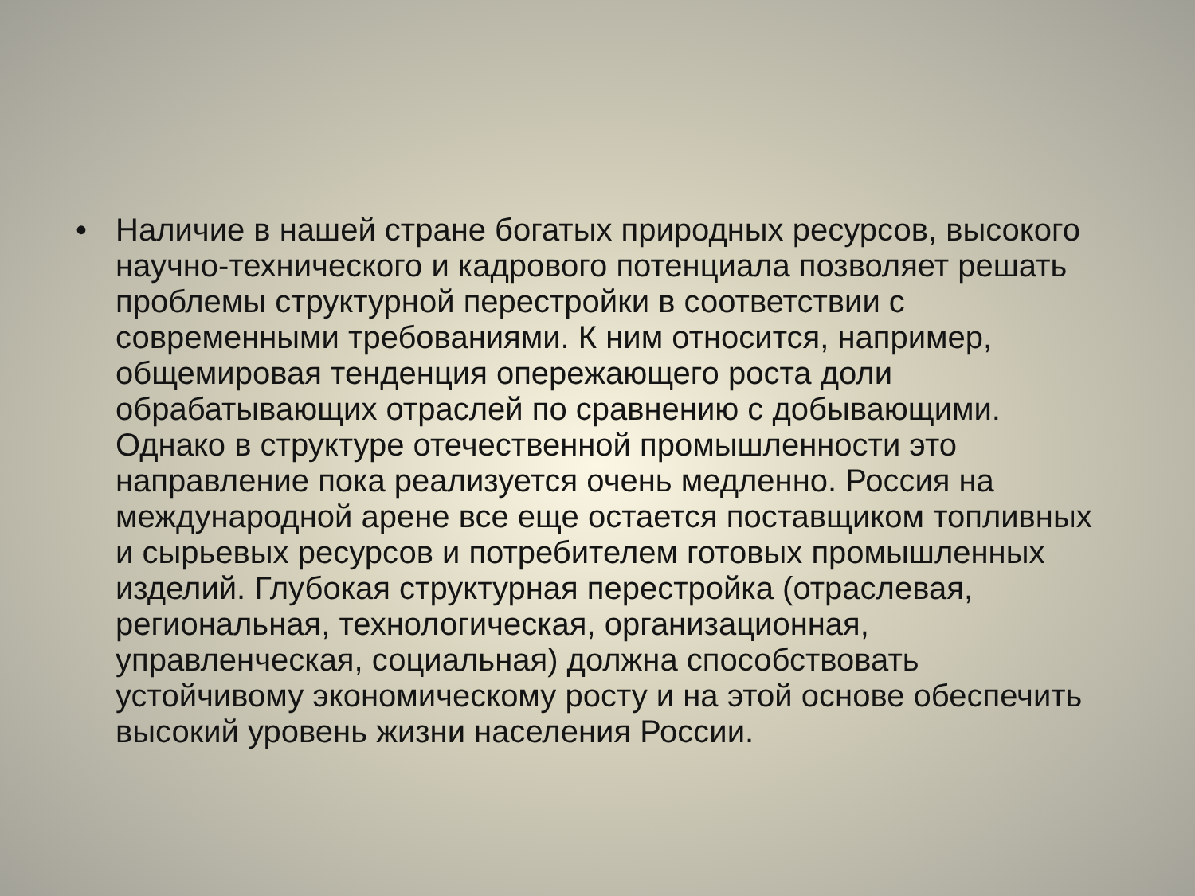• Наличие в нашей стране богатых природных ресурсов, высокого научно-технического и кадрового потенциала позволяет решать проблемы структурной перестройки в соответствии с современными требованиями. К ним относится, например, общемировая тенденция опережающего роста доли обрабатывающих отраслей по сравнению с добывающими. Однако в структуре отечественной промышленности это направление пока реализуется очень медленно. Россия на международной арене все еще остается поставщиком топливных и сырьевых ресурсов и потребителем готовых промышленных изделий. Глубокая структурная перестройка (отраслевая, региональная, технологическая, организационная, управленческая, социальная) должна способствовать устойчивому экономическому росту и на этой основе обеспечить высокий уровень жизни населения России.